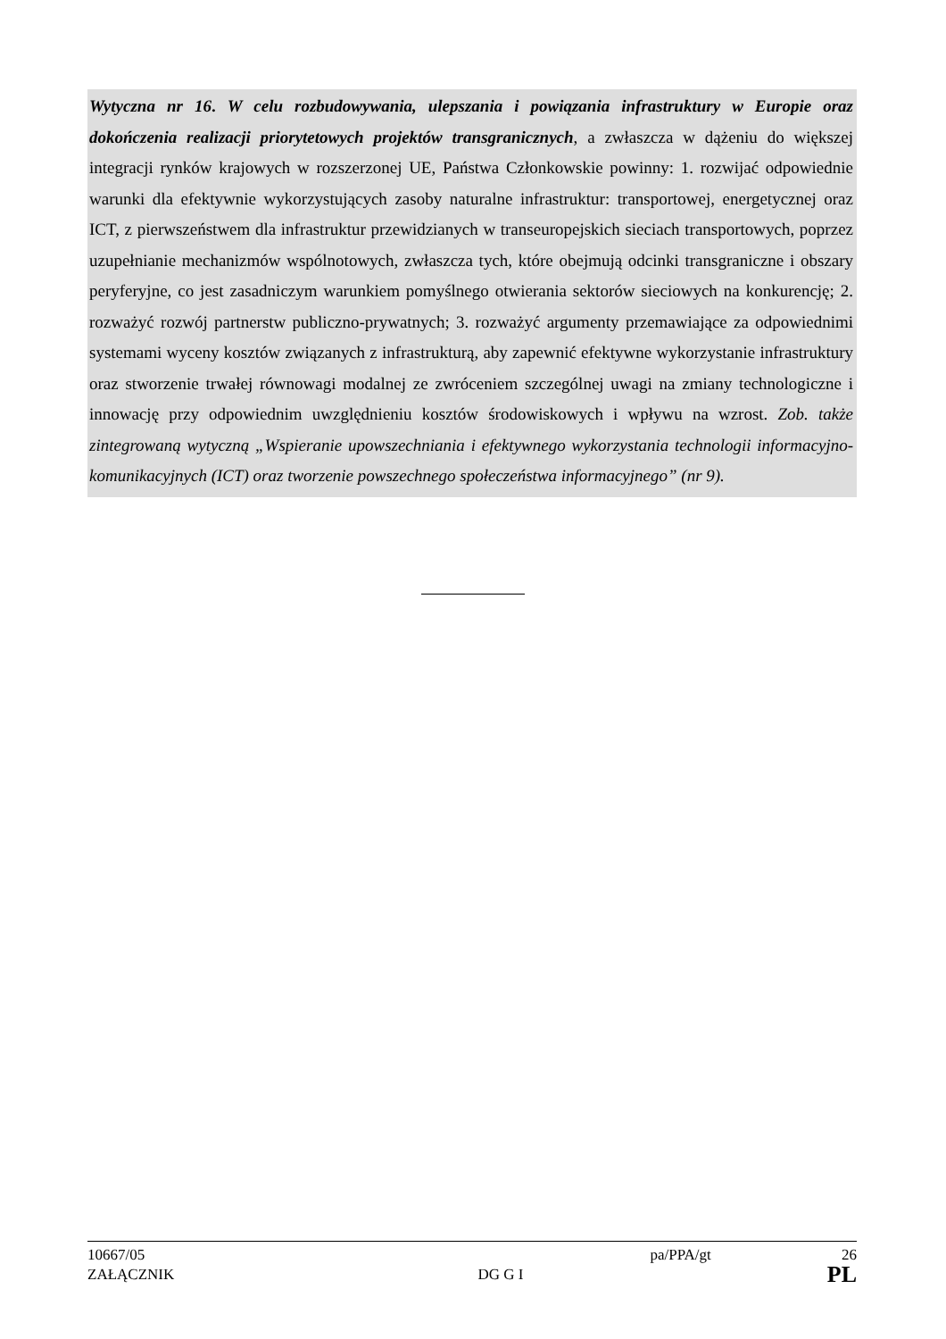Wytyczna nr 16. W celu rozbudowywania, ulepszania i powiązania infrastruktury w Europie oraz dokończenia realizacji priorytetowych projektów transgranicznych, a zwłaszcza w dążeniu do większej integracji rynków krajowych w rozszerzonej UE, Państwa Członkowskie powinny: 1. rozwijać odpowiednie warunki dla efektywnie wykorzystujących zasoby naturalne infrastruktur: transportowej, energetycznej oraz ICT, z pierwszeństwem dla infrastruktur przewidzianych w transeuropejskich sieciach transportowych, poprzez uzupełnianie mechanizmów wspólnotowych, zwłaszcza tych, które obejmują odcinki transgraniczne i obszary peryferyjne, co jest zasadniczym warunkiem pomyślnego otwierania sektorów sieciowych na konkurencję; 2. rozważyć rozwój partnerstw publiczno-prywatnych; 3. rozważyć argumenty przemawiające za odpowiednimi systemami wyceny kosztów związanych z infrastrukturą, aby zapewnić efektywne wykorzystanie infrastruktury oraz stworzenie trwałej równowagi modalnej ze zwróceniem szczególnej uwagi na zmiany technologiczne i innowację przy odpowiednim uwzględnieniu kosztów środowiskowych i wpływu na wzrost. Zob. także zintegrowaną wytyczną „Wspieranie upowszechniania i efektywnego wykorzystania technologii informacyjno-komunikacyjnych (ICT) oraz tworzenie powszechnego społeczeństwa informacyjnego” (nr 9).
10667/05 pa/PPA/gt 26
ZAŁĄCZNIK DG G I PL